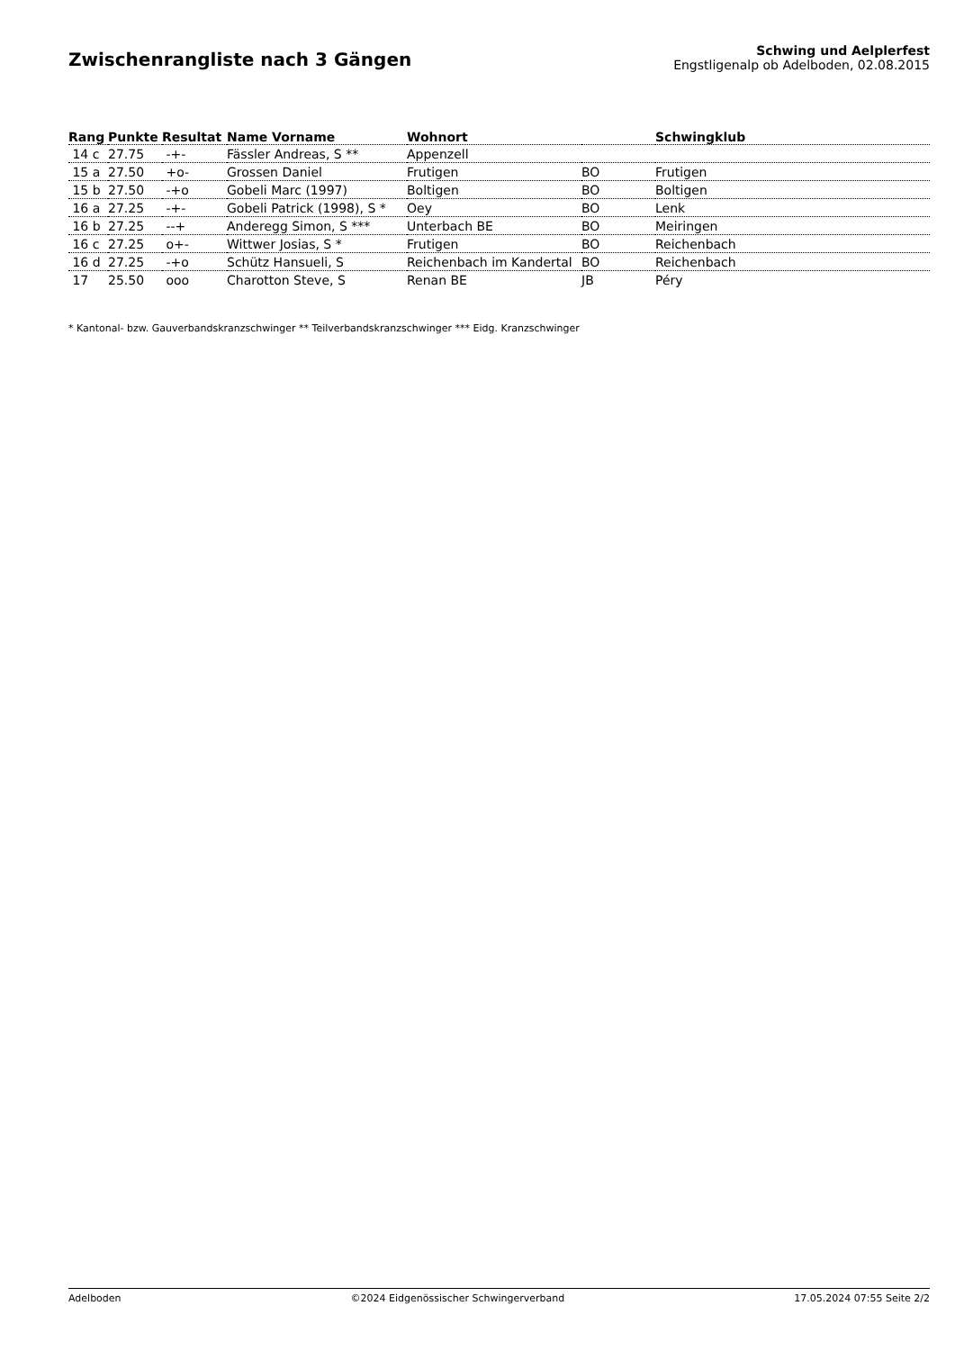Zwischenrangliste nach 3 Gängen
Schwing und Aelplerfest
Engstligenalp ob Adelboden, 02.08.2015
| Rang | Punkte | Resultat | Name Vorname | Wohnort | | Schwingklub |
| --- | --- | --- | --- | --- | --- | --- |
| 14 c | 27.75 | -+- | Fässler Andreas, S ** | Appenzell | | |
| 15 a | 27.50 | +o- | Grossen Daniel | Frutigen | BO | Frutigen |
| 15 b | 27.50 | -+o | Gobeli Marc (1997) | Boltigen | BO | Boltigen |
| 16 a | 27.25 | -+- | Gobeli Patrick (1998), S * | Oey | BO | Lenk |
| 16 b | 27.25 | --+ | Anderegg Simon, S *** | Unterbach BE | BO | Meiringen |
| 16 c | 27.25 | o+- | Wittwer Josias, S * | Frutigen | BO | Reichenbach |
| 16 d | 27.25 | -+o | Schütz Hansueli, S | Reichenbach im Kandertal | BO | Reichenbach |
| 17 | 25.50 | ooo | Charotton Steve, S | Renan BE | JB | Péry |
* Kantonal- bzw. Gauverbandskranzschwinger ** Teilverbandskranzschwinger *** Eidg. Kranzschwinger
Adelboden ©2024 Eidgenössischer Schwingerverband 17.05.2024 07:55 Seite 2/2